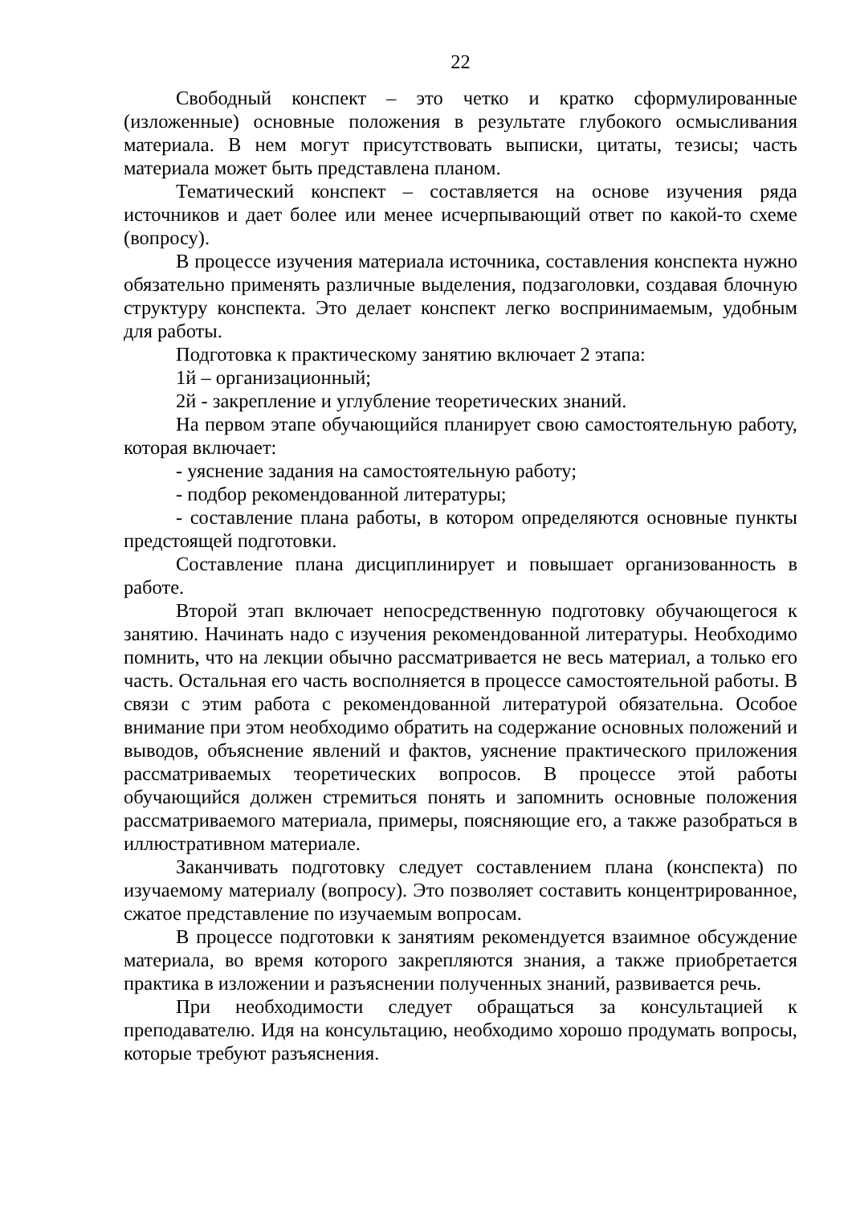22
Свободный конспект – это четко и кратко сформулированные (изложенные) основные положения в результате глубокого осмысливания материала. В нем могут присутствовать выписки, цитаты, тезисы; часть материала может быть представлена планом.
Тематический конспект – составляется на основе изучения ряда источников и дает более или менее исчерпывающий ответ по какой-то схеме (вопросу).
В процессе изучения материала источника, составления конспекта нужно обязательно применять различные выделения, подзаголовки, создавая блочную структуру конспекта. Это делает конспект легко воспринимаемым, удобным для работы.
Подготовка к практическому занятию включает 2 этапа:
1й – организационный;
2й - закрепление и углубление теоретических знаний.
На первом этапе обучающийся планирует свою самостоятельную работу, которая включает:
- уяснение задания на самостоятельную работу;
- подбор рекомендованной литературы;
- составление плана работы, в котором определяются основные пункты предстоящей подготовки.
Составление плана дисциплинирует и повышает организованность в работе.
Второй этап включает непосредственную подготовку обучающегося к занятию. Начинать надо с изучения рекомендованной литературы. Необходимо помнить, что на лекции обычно рассматривается не весь материал, а только его часть. Остальная его часть восполняется в процессе самостоятельной работы. В связи с этим работа с рекомендованной литературой обязательна. Особое внимание при этом необходимо обратить на содержание основных положений и выводов, объяснение явлений и фактов, уяснение практического приложения рассматриваемых теоретических вопросов. В процессе этой работы обучающийся должен стремиться понять и запомнить основные положения рассматриваемого материала, примеры, поясняющие его, а также разобраться в иллюстративном материале.
Заканчивать подготовку следует составлением плана (конспекта) по изучаемому материалу (вопросу). Это позволяет составить концентрированное, сжатое представление по изучаемым вопросам.
В процессе подготовки к занятиям рекомендуется взаимное обсуждение материала, во время которого закрепляются знания, а также приобретается практика в изложении и разъяснении полученных знаний, развивается речь.
При необходимости следует обращаться за консультацией к преподавателю. Идя на консультацию, необходимо хорошо продумать вопросы, которые требуют разъяснения.